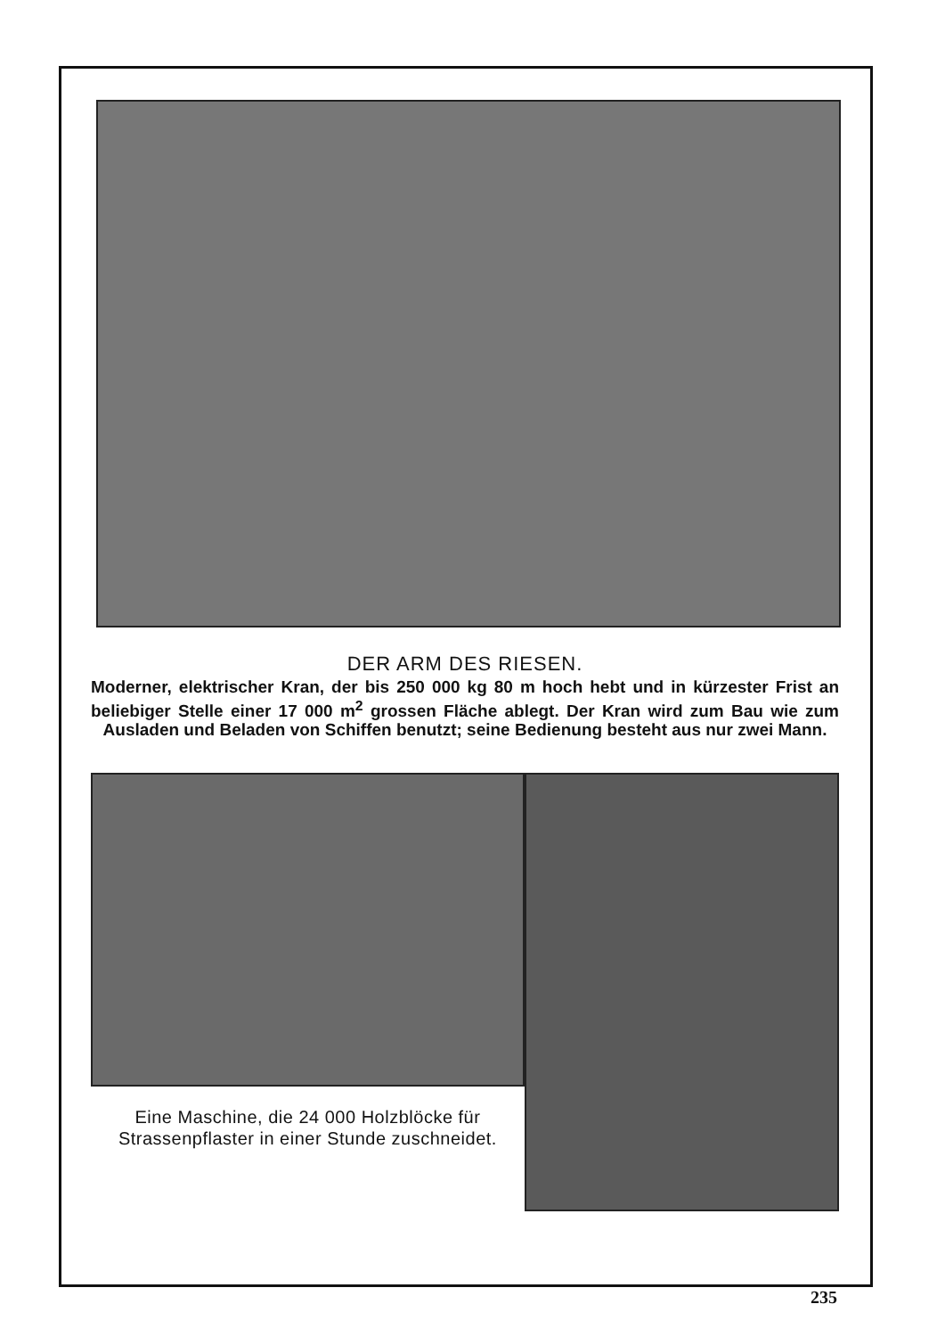DER ARM DES RIESEN.
Moderner, elektrischer Kran, der bis 250 000 kg 80 m hoch hebt und in kürzester Frist an beliebiger Stelle einer 17 000 m<sup>2</sup> grossen Fläche ablegt. Der Kran wird zum Bau wie zum Ausladen und Beladen von Schiffen benutzt; seine Bedienung besteht aus nur zwei Mann.
Eine Maschine, die 24 000 Holzblöcke für Strassenpflaster in einer Stunde zuschneidet.
235